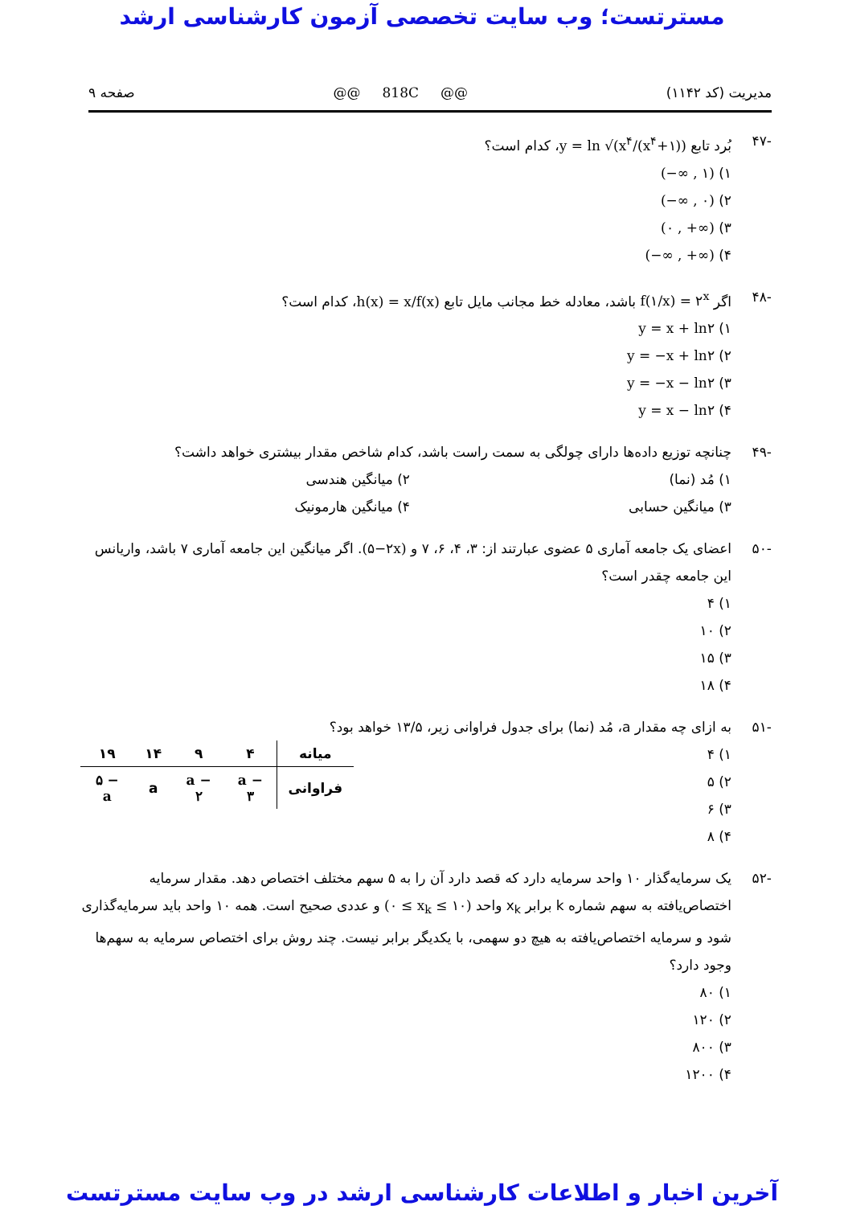مسترتست؛ وب سایت تخصصی آزمون کارشناسی ارشد
مدیریت (کد ۱۱۴۲) @@ 818C @@ صفحه ۹
-۴۷ بُرد تابع y = ln √(x<sup>۴</sup>/(x<sup>۴</sup>+۱))، کدام است؟
۱) (−∞ , ۱)
۲) (−∞ , ۰)
۳) (۰ , +∞)
۴) (−∞ , +∞)
-۴۸ اگر f(۱/x) = ۲<sup>x</sup> باشد، معادله خط مجانب مایل تابع h(x) = x/f(x)، کدام است؟
۱) y = x + ln۲
۲) y = −x + ln۲
۳) y = −x − ln۲
۴) y = x − ln۲
-۴۹ چنانچه توزیع داده‌ها دارای چولگی به سمت راست باشد، کدام شاخص مقدار بیشتری خواهد داشت؟
۱) مُد (نما) ۲) میانگین هندسی
۳) میانگین حسابی ۴) میانگین هارمونیک
-۵۰ اعضای یک جامعه آماری ۵ عضوی عبارتند از: ۳، ۴، ۶، ۷ و (۵−۲x). اگر میانگین این جامعه آماری ۷ باشد، واریانس این جامعه چقدر است؟
۱) ۴
۲) ۱۰
۳) ۱۵
۴) ۱۸
-۵۱ به ازای چه مقدار a، مُد (نما) برای جدول فراوانی زیر، ۱۳/۵ خواهد بود؟
۱) ۴
۲) ۵
۳) ۶
۴) ۸
| میانه | ۴ | ۹ | ۱۴ | ۱۹ |
| فراوانی | a − ۳ | a − ۲ | a | ۵ − a |
-۵۲ یک سرمایه‌گذار ۱۰ واحد سرمایه دارد که قصد دارد آن را به ۵ سهم مختلف اختصاص دهد. مقدار سرمایه اختصاص‌یافته به سهم شماره k برابر x<sub>k</sub> واحد (۰ ≤ x<sub>k</sub> ≤ ۱۰) و عددی صحیح است. همه ۱۰ واحد باید سرمایه‌گذاری شود و سرمایه اختصاص‌یافته به هیچ دو سهمی، با یکدیگر برابر نیست. چند روش برای اختصاص سرمایه به سهم‌ها وجود دارد؟
۱) ۸۰
۲) ۱۲۰
۳) ۸۰۰
۴) ۱۲۰۰
آخرین اخبار و اطلاعات کارشناسی ارشد در وب سایت مسترتست